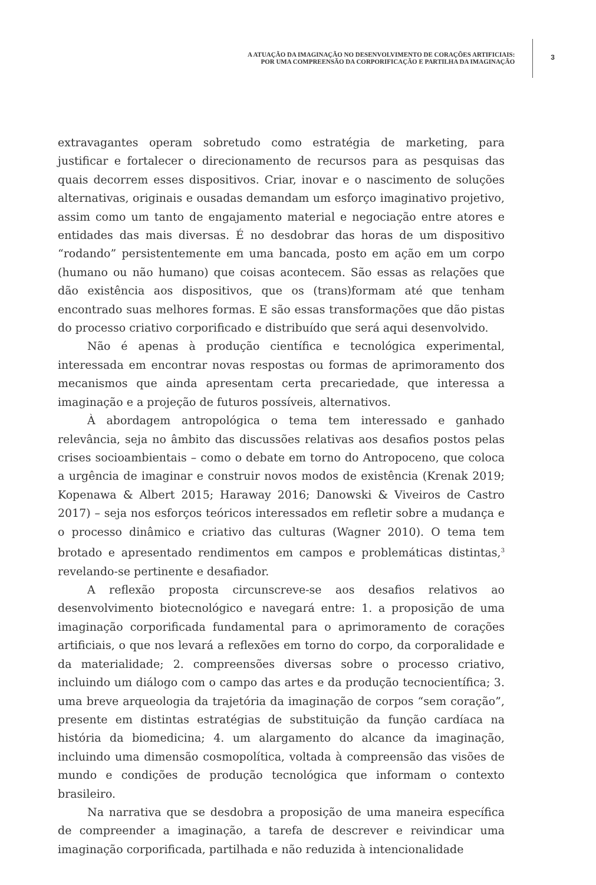A ATUAÇÃO DA IMAGINAÇÃO NO DESENVOLVIMENTO DE CORAÇÕES ARTIFICIAIS:
POR UMA COMPREENSÃO DA CORPORIFICAÇÃO E PARTILHA DA IMAGINAÇÃO
3
extravagantes operam sobretudo como estratégia de marketing, para justificar e fortalecer o direcionamento de recursos para as pesquisas das quais decorrem esses dispositivos. Criar, inovar e o nascimento de soluções alternativas, originais e ousadas demandam um esforço imaginativo projetivo, assim como um tanto de engajamento material e negociação entre atores e entidades das mais diversas. É no desdobrar das horas de um dispositivo “rodando” persistentemente em uma bancada, posto em ação em um corpo (humano ou não humano) que coisas acontecem. São essas as relações que dão existência aos dispositivos, que os (trans)formam até que tenham encontrado suas melhores formas. E são essas transformações que dão pistas do processo criativo corporificado e distribuído que será aqui desenvolvido.
Não é apenas à produção científica e tecnológica experimental, interessada em encontrar novas respostas ou formas de aprimoramento dos mecanismos que ainda apresentam certa precariedade, que interessa a imaginação e a projeção de futuros possíveis, alternativos.
À abordagem antropológica o tema tem interessado e ganhado relevância, seja no âmbito das discussões relativas aos desafios postos pelas crises socioambientais – como o debate em torno do Antropoceno, que coloca a urgência de imaginar e construir novos modos de existência (Krenak 2019; Kopenawa & Albert 2015; Haraway 2016; Danowski & Viveiros de Castro 2017) – seja nos esforços teóricos interessados em refletir sobre a mudança e o processo dinâmico e criativo das culturas (Wagner 2010). O tema tem brotado e apresentado rendimentos em campos e problemáticas distintas,<sup>3</sup> revelando-se pertinente e desafiador.
A reflexão proposta circunscreve-se aos desafios relativos ao desenvolvimento biotecnológico e navegará entre: 1. a proposição de uma imaginação corporificada fundamental para o aprimoramento de corações artificiais, o que nos levará a reflexões em torno do corpo, da corporalidade e da materialidade; 2. compreensões diversas sobre o processo criativo, incluindo um diálogo com o campo das artes e da produção tecnocientífica; 3. uma breve arqueologia da trajetória da imaginação de corpos “sem coração”, presente em distintas estratégias de substituição da função cardíaca na história da biomedicina; 4. um alargamento do alcance da imaginação, incluindo uma dimensão cosmopolítica, voltada à compreensão das visões de mundo e condições de produção tecnológica que informam o contexto brasileiro.
Na narrativa que se desdobra a proposição de uma maneira específica de compreender a imaginação, a tarefa de descrever e reivindicar uma imaginação corporificada, partilhada e não reduzida à intencionalidade